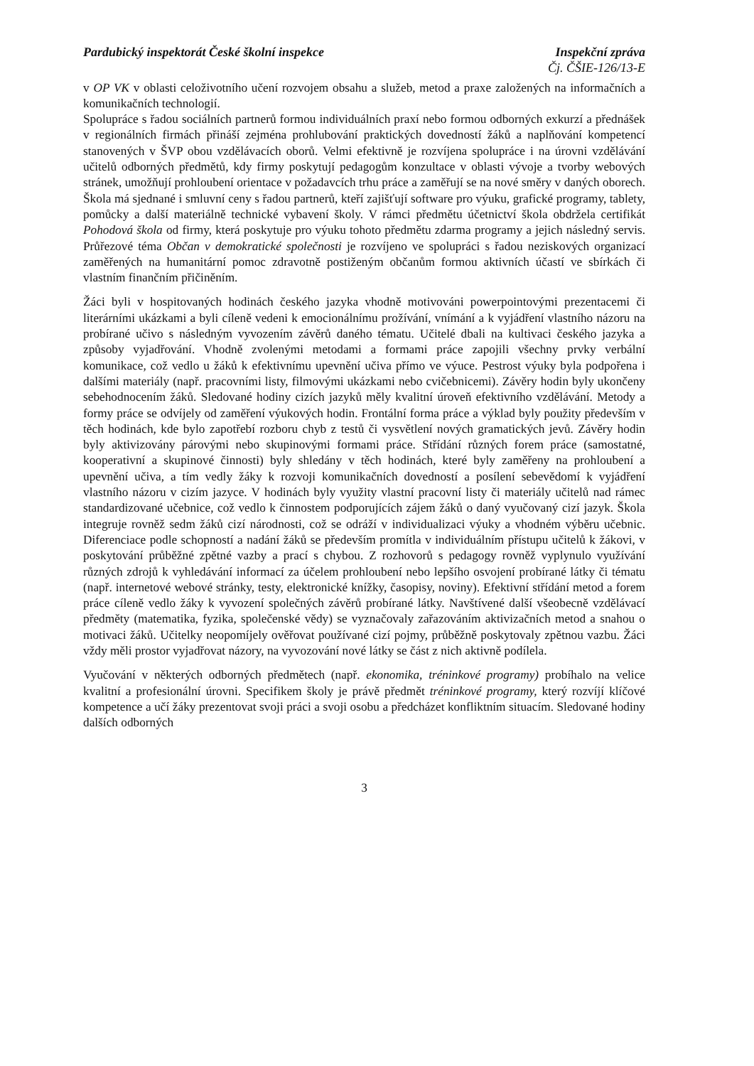Pardubický inspektorát České školní inspekce Inspekční zpráva
Čj. ČŠIE-126/13-E
v OP VK v oblasti celoživotního učení rozvojem obsahu a služeb, metod a praxe založených na informačních a komunikačních technologií.
Spolupráce s řadou sociálních partnerů formou individuálních praxí nebo formou odborných exkurzí a přednášek v regionálních firmách přináší zejména prohlubování praktických dovedností žáků a naplňování kompetencí stanovených v ŠVP obou vzdělávacích oborů. Velmi efektivně je rozvíjena spolupráce i na úrovni vzdělávání učitelů odborných předmětů, kdy firmy poskytují pedagogům konzultace v oblasti vývoje a tvorby webových stránek, umožňují prohloubení orientace v požadavcích trhu práce a zaměřují se na nové směry v daných oborech. Škola má sjednané i smluvní ceny s řadou partnerů, kteří zajišťují software pro výuku, grafické programy, tablety, pomůcky a další materiálně technické vybavení školy. V rámci předmětu účetnictví škola obdržela certifikát Pohodová škola od firmy, která poskytuje pro výuku tohoto předmětu zdarma programy a jejich následný servis. Průřezové téma Občan v demokratické společnosti je rozvíjeno ve spolupráci s řadou neziskových organizací zaměřených na humanitární pomoc zdravotně postiženým občanům formou aktivních účastí ve sbírkách či vlastním finančním přičiněním.
Žáci byli v hospitovaných hodinách českého jazyka vhodně motivováni powerpointovými prezentacemi či literárními ukázkami a byli cíleně vedeni k emocionálnímu prožívání, vnímání a k vyjádření vlastního názoru na probírané učivo s následným vyvozením závěrů daného tématu. Učitelé dbali na kultivaci českého jazyka a způsoby vyjadřování. Vhodně zvolenými metodami a formami práce zapojili všechny prvky verbální komunikace, což vedlo u žáků k efektivnímu upevnění učiva přímo ve výuce. Pestrost výuky byla podpořena i dalšími materiály (např. pracovními listy, filmovými ukázkami nebo cvičebnicemi). Závěry hodin byly ukončeny sebehodnocením žáků. Sledované hodiny cizích jazyků měly kvalitní úroveň efektivního vzdělávání. Metody a formy práce se odvíjely od zaměření výukových hodin. Frontální forma práce a výklad byly použity především v těch hodinách, kde bylo zapotřebí rozboru chyb z testů či vysvětlení nových gramatických jevů. Závěry hodin byly aktivizovány párovými nebo skupinovými formami práce. Střídání různých forem práce (samostatné, kooperativní a skupinové činnosti) byly shledány v těch hodinách, které byly zaměřeny na prohloubení a upevnění učiva, a tím vedly žáky k rozvoji komunikačních dovedností a posílení sebevědomí k vyjádření vlastního názoru v cizím jazyce. V hodinách byly využity vlastní pracovní listy či materiály učitelů nad rámec standardizované učebnice, což vedlo k činnostem podporujících zájem žáků o daný vyučovaný cizí jazyk. Škola integruje rovněž sedm žáků cizí národnosti, což se odráží v individualizaci výuky a vhodném výběru učebnic. Diferenciace podle schopností a nadání žáků se především promítla v individuálním přístupu učitelů k žákovi, v poskytování průběžné zpětné vazby a prací s chybou. Z rozhovorů s pedagogy rovněž vyplynulo využívání různých zdrojů k vyhledávání informací za účelem prohloubení nebo lepšího osvojení probírané látky či tématu (např. internetové webové stránky, testy, elektronické knížky, časopisy, noviny). Efektivní střídání metod a forem práce cíleně vedlo žáky k vyvození společných závěrů probírané látky. Navštívené další všeobecně vzdělávací předměty (matematika, fyzika, společenské vědy) se vyznačovaly zařazováním aktivizačních metod a snahou o motivaci žáků. Učitelky neopomíjely ověřovat používané cizí pojmy, průběžně poskytovaly zpětnou vazbu. Žáci vždy měli prostor vyjadřovat názory, na vyvozování nové látky se část z nich aktivně podílela.
Vyučování v některých odborných předmětech (např. ekonomika, tréninkové programy) probíhalo na velice kvalitní a profesionální úrovni. Specifikem školy je právě předmět tréninkové programy, který rozvíjí klíčové kompetence a učí žáky prezentovat svoji práci a svoji osobu a předcházet konfliktním situacím. Sledované hodiny dalších odborných
3